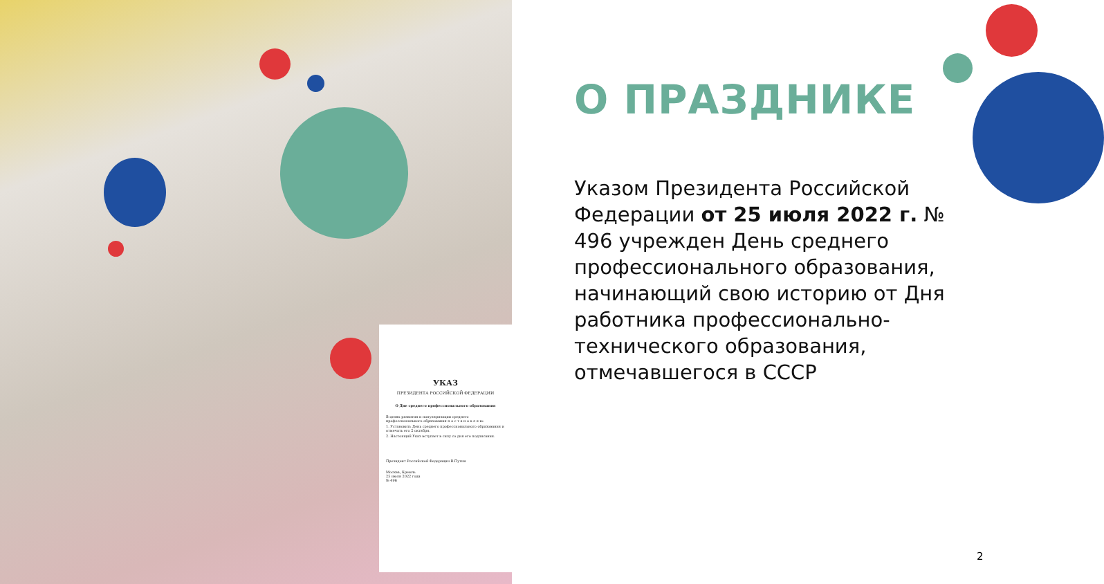УКАЗ
ПРЕЗИДЕНТА РОССИЙСКОЙ ФЕДЕРАЦИИ
О Дне среднего профессионального образования
В целях развития и популяризации среднего профессионального образования п о с т а н о в л я ю:
1. Установить День среднего профессионального образования и отмечать его 2 октября.
2. Настоящий Указ вступает в силу со дня его подписания.
Президент Российской Федерации В.Путин
Москва, Кремль
25 июля 2022 года
№ 496
О ПРАЗДНИКЕ
Указом Президента Российской Федерации от 25 июля 2022 г. № 496 учрежден День среднего профессионального образования, начинающий свою историю от Дня работника профессионально-технического образования, отмечавшегося в СССР
2